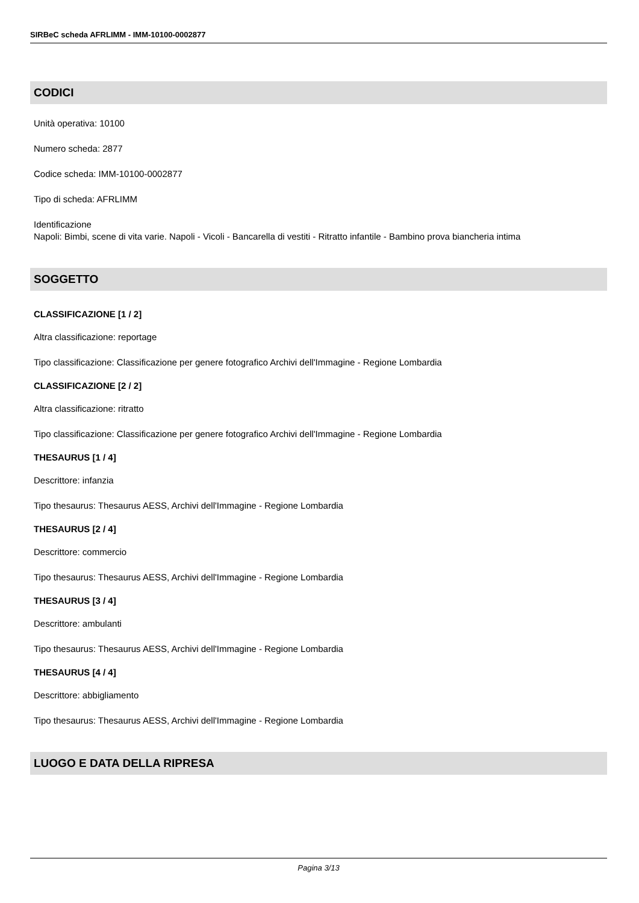SIRBeC scheda AFRLIMM - IMM-10100-0002877
CODICI
Unità operativa: 10100
Numero scheda: 2877
Codice scheda: IMM-10100-0002877
Tipo di scheda: AFRLIMM
Identificazione
Napoli: Bimbi, scene di vita varie. Napoli - Vicoli - Bancarella di vestiti - Ritratto infantile - Bambino prova biancheria intima
SOGGETTO
CLASSIFICAZIONE [1 / 2]
Altra classificazione: reportage
Tipo classificazione: Classificazione per genere fotografico Archivi dell'Immagine - Regione Lombardia
CLASSIFICAZIONE [2 / 2]
Altra classificazione: ritratto
Tipo classificazione: Classificazione per genere fotografico Archivi dell'Immagine - Regione Lombardia
THESAURUS [1 / 4]
Descrittore: infanzia
Tipo thesaurus: Thesaurus AESS, Archivi dell'Immagine - Regione Lombardia
THESAURUS [2 / 4]
Descrittore: commercio
Tipo thesaurus: Thesaurus AESS, Archivi dell'Immagine - Regione Lombardia
THESAURUS [3 / 4]
Descrittore: ambulanti
Tipo thesaurus: Thesaurus AESS, Archivi dell'Immagine - Regione Lombardia
THESAURUS [4 / 4]
Descrittore: abbigliamento
Tipo thesaurus: Thesaurus AESS, Archivi dell'Immagine - Regione Lombardia
LUOGO E DATA DELLA RIPRESA
Pagina 3/13